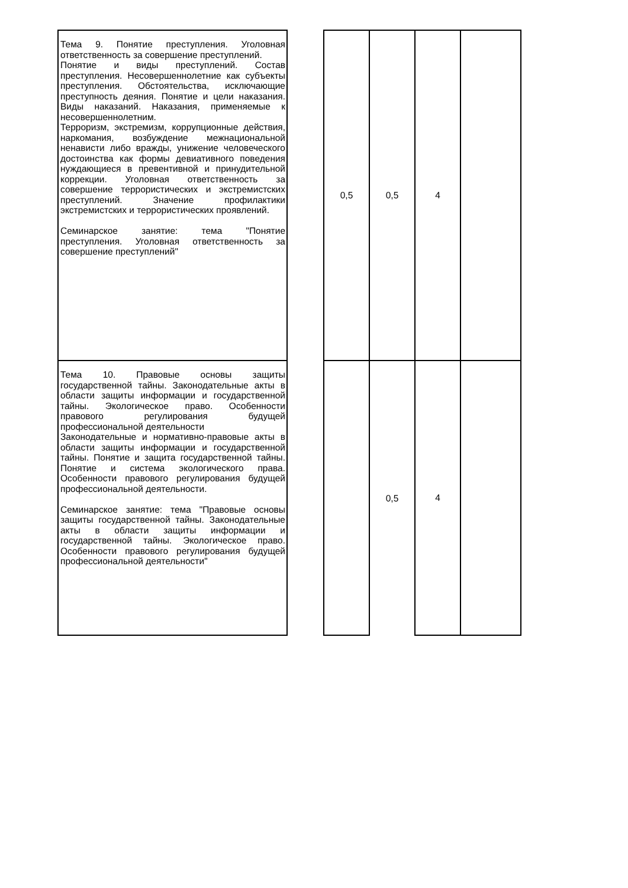| Тема 9. Понятие преступления. Уголовная ответственность за совершение преступлений. Понятие и виды преступлений. Состав преступления. Несовершеннолетние как субъекты преступления. Обстоятельства, исключающие преступность деяния. Понятие и цели наказания. Виды наказаний. Наказания, применяемые к несовершеннолетним. Терроризм, экстремизм, коррупционные действия, наркомания, возбуждение межнациональной ненависти либо вражды, унижение человеческого достоинства как формы девиативного поведения нуждающиеся в превентивной и принудительной коррекции. Уголовная ответственность за совершение террористических и экстремистских преступлений. Значение профилактики экстремистских и террористических проявлений. Семинарское занятие: тема "Понятие преступления. Уголовная ответственность за совершение преступлений" | | 0,5 | 0,5 | 4 | |
| Тема 10. Правовые основы защиты государственной тайны. Законодательные акты в области защиты информации и государственной тайны. Экологическое право. Особенности правового регулирования будущей профессиональной деятельности Законодательные и нормативно-правовые акты в области защиты информации и государственной тайны. Понятие и защита государственной тайны. Понятие и система экологического права. Особенности правового регулирования будущей профессиональной деятельности. Семинарское занятие: тема "Правовые основы защиты государственной тайны. Законодательные акты в области защиты информации и государственной тайны. Экологическое право. Особенности правового регулирования будущей профессиональной деятельности" | | | 0,5 | 4 | |